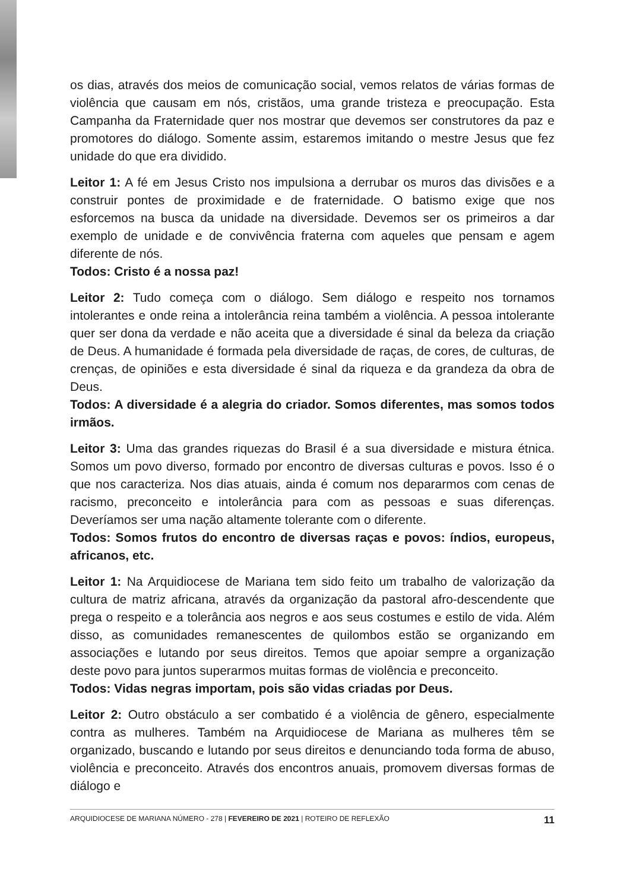os dias, através dos meios de comunicação social, vemos relatos de várias formas de violência que causam em nós, cristãos, uma grande tristeza e preocupação. Esta Campanha da Fraternidade quer nos mostrar que devemos ser construtores da paz e promotores do diálogo. Somente assim, estaremos imitando o mestre Jesus que fez unidade do que era dividido.
Leitor 1: A fé em Jesus Cristo nos impulsiona a derrubar os muros das divisões e a construir pontes de proximidade e de fraternidade. O batismo exige que nos esforcemos na busca da unidade na diversidade. Devemos ser os primeiros a dar exemplo de unidade e de convivência fraterna com aqueles que pensam e agem diferente de nós.
Todos: Cristo é a nossa paz!
Leitor 2: Tudo começa com o diálogo. Sem diálogo e respeito nos tornamos intolerantes e onde reina a intolerância reina também a violência. A pessoa intolerante quer ser dona da verdade e não aceita que a diversidade é sinal da beleza da criação de Deus. A humanidade é formada pela diversidade de raças, de cores, de culturas, de crenças, de opiniões e esta diversidade é sinal da riqueza e da grandeza da obra de Deus.
Todos: A diversidade é a alegria do criador. Somos diferentes, mas somos todos irmãos.
Leitor 3: Uma das grandes riquezas do Brasil é a sua diversidade e mistura étnica. Somos um povo diverso, formado por encontro de diversas culturas e povos. Isso é o que nos caracteriza. Nos dias atuais, ainda é comum nos depararmos com cenas de racismo, preconceito e intolerância para com as pessoas e suas diferenças. Deveríamos ser uma nação altamente tolerante com o diferente.
Todos: Somos frutos do encontro de diversas raças e povos: índios, europeus, africanos, etc.
Leitor 1: Na Arquidiocese de Mariana tem sido feito um trabalho de valorização da cultura de matriz africana, através da organização da pastoral afro-descendente que prega o respeito e a tolerância aos negros e aos seus costumes e estilo de vida. Além disso, as comunidades remanescentes de quilombos estão se organizando em associações e lutando por seus direitos. Temos que apoiar sempre a organização deste povo para juntos superarmos muitas formas de violência e preconceito.
Todos: Vidas negras importam, pois são vidas criadas por Deus.
Leitor 2: Outro obstáculo a ser combatido é a violência de gênero, especialmente contra as mulheres. Também na Arquidiocese de Mariana as mulheres têm se organizado, buscando e lutando por seus direitos e denunciando toda forma de abuso, violência e preconceito. Através dos encontros anuais, promovem diversas formas de diálogo e
ARQUIDIOCESE DE MARIANA NÚMERO - 278 | FEVEREIRO DE 2021 | ROTEIRO DE REFLEXÃO 11